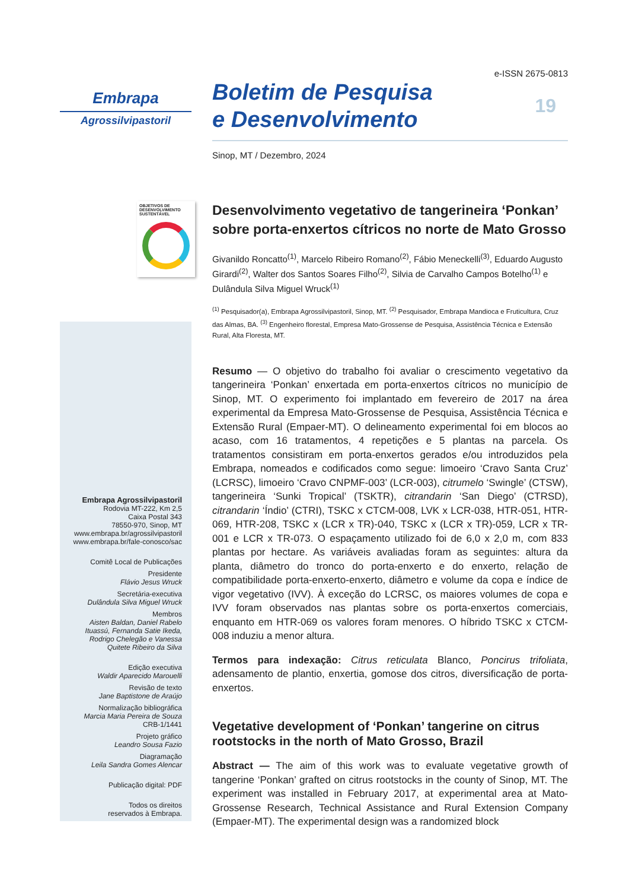Embrapa
Agrossilvipastoril
OBJETIVOS DE DESENVOLVIMENTO SUSTENTÁVEL
Embrapa Agrossilvipastoril
Rodovia MT-222, Km 2,5
Caixa Postal 343
78550-970, Sinop, MT
www.embrapa.br/agrossilvipastoril
www.embrapa.br/fale-conosco/sac
Comitê Local de Publicações
Presidente
Flávio Jesus Wruck
Secretária-executiva
Dulândula Silva Miguel Wruck
Membros
Aisten Baldan, Daniel Rabelo Ituassú, Fernanda Satie Ikeda, Rodrigo Chelegão e Vanessa Quitete Ribeiro da Silva
Edição executiva
Waldir Aparecido Marouelli
Revisão de texto
Jane Baptistone de Araújo
Normalização bibliográfica
Marcia Maria Pereira de Souza
CRB-1/1441
Projeto gráfico
Leandro Sousa Fazio
Diagramação
Leila Sandra Gomes Alencar
Publicação digital: PDF
Todos os direitos
reservados à Embrapa.
e-ISSN 2675-0813
Boletim de Pesquisa
e Desenvolvimento
19
Sinop, MT / Dezembro, 2024
Desenvolvimento vegetativo de tangerineira ‘Ponkan’ sobre porta-enxertos cítricos no norte de Mato Grosso
Givanildo Roncatto<sup>(1)</sup>, Marcelo Ribeiro Romano<sup>(2)</sup>, Fábio Meneckelli<sup>(3)</sup>, Eduardo Augusto Girardi<sup>(2)</sup>, Walter dos Santos Soares Filho<sup>(2)</sup>, Silvia de Carvalho Campos Botelho<sup>(1)</sup> e Dulândula Silva Miguel Wruck<sup>(1)</sup>
<sup>(1)</sup> Pesquisador(a), Embrapa Agrossilvipastoril, Sinop, MT. <sup>(2)</sup> Pesquisador, Embrapa Mandioca e Fruticultura, Cruz das Almas, BA. <sup>(3)</sup> Engenheiro florestal, Empresa Mato-Grossense de Pesquisa, Assistência Técnica e Extensão Rural, Alta Floresta, MT.
Resumo — O objetivo do trabalho foi avaliar o crescimento vegetativo da tangerineira ‘Ponkan’ enxertada em porta-enxertos cítricos no município de Sinop, MT. O experimento foi implantado em fevereiro de 2017 na área experimental da Empresa Mato-Grossense de Pesquisa, Assistência Técnica e Extensão Rural (Empaer-MT). O delineamento experimental foi em blocos ao acaso, com 16 tratamentos, 4 repetições e 5 plantas na parcela. Os tratamentos consistiram em porta-enxertos gerados e/ou introduzidos pela Embrapa, nomeados e codificados como segue: limoeiro ‘Cravo Santa Cruz’ (LCRSC), limoeiro ‘Cravo CNPMF-003’ (LCR-003), citrumelo ‘Swingle’ (CTSW), tangerineira ‘Sunki Tropical’ (TSKTR), citrandarin ‘San Diego’ (CTRSD), citrandarin ‘Índio’ (CTRI), TSKC x CTCM-008, LVK x LCR-038, HTR-051, HTR-069, HTR-208, TSKC x (LCR x TR)-040, TSKC x (LCR x TR)-059, LCR x TR-001 e LCR x TR-073. O espaçamento utilizado foi de 6,0 x 2,0 m, com 833 plantas por hectare. As variáveis avaliadas foram as seguintes: altura da planta, diâmetro do tronco do porta-enxerto e do enxerto, relação de compatibilidade porta-enxerto-enxerto, diâmetro e volume da copa e índice de vigor vegetativo (IVV). À exceção do LCRSC, os maiores volumes de copa e IVV foram observados nas plantas sobre os porta-enxertos comerciais, enquanto em HTR-069 os valores foram menores. O híbrido TSKC x CTCM-008 induziu a menor altura.
Termos para indexação: Citrus reticulata Blanco, Poncirus trifoliata, adensamento de plantio, enxertia, gomose dos citros, diversificação de porta-enxertos.
Vegetative development of ‘Ponkan’ tangerine on citrus rootstocks in the north of Mato Grosso, Brazil
Abstract — The aim of this work was to evaluate vegetative growth of tangerine ‘Ponkan’ grafted on citrus rootstocks in the county of Sinop, MT. The experiment was installed in February 2017, at experimental area at Mato-Grossense Research, Technical Assistance and Rural Extension Company (Empaer-MT). The experimental design was a randomized block